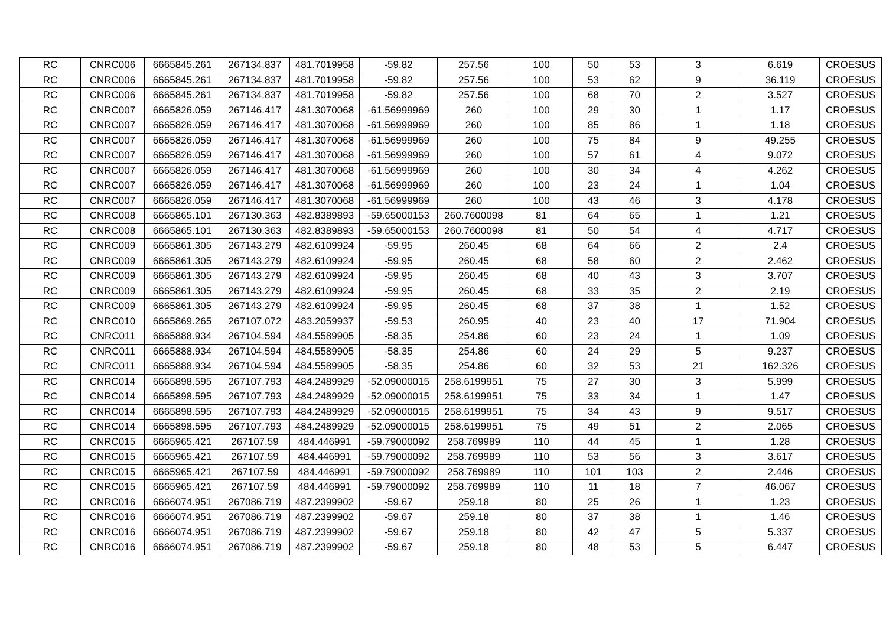| RC | CNRC006 | 6665845.261 | 267134.837 | 481.7019958 | -59.82 | 257.56 | 100 | 50 | 53 | 3 | 6.619 | CROESUS |
| RC | CNRC006 | 6665845.261 | 267134.837 | 481.7019958 | -59.82 | 257.56 | 100 | 53 | 62 | 9 | 36.119 | CROESUS |
| RC | CNRC006 | 6665845.261 | 267134.837 | 481.7019958 | -59.82 | 257.56 | 100 | 68 | 70 | 2 | 3.527 | CROESUS |
| RC | CNRC007 | 6665826.059 | 267146.417 | 481.3070068 | -61.56999969 | 260 | 100 | 29 | 30 | 1 | 1.17 | CROESUS |
| RC | CNRC007 | 6665826.059 | 267146.417 | 481.3070068 | -61.56999969 | 260 | 100 | 85 | 86 | 1 | 1.18 | CROESUS |
| RC | CNRC007 | 6665826.059 | 267146.417 | 481.3070068 | -61.56999969 | 260 | 100 | 75 | 84 | 9 | 49.255 | CROESUS |
| RC | CNRC007 | 6665826.059 | 267146.417 | 481.3070068 | -61.56999969 | 260 | 100 | 57 | 61 | 4 | 9.072 | CROESUS |
| RC | CNRC007 | 6665826.059 | 267146.417 | 481.3070068 | -61.56999969 | 260 | 100 | 30 | 34 | 4 | 4.262 | CROESUS |
| RC | CNRC007 | 6665826.059 | 267146.417 | 481.3070068 | -61.56999969 | 260 | 100 | 23 | 24 | 1 | 1.04 | CROESUS |
| RC | CNRC007 | 6665826.059 | 267146.417 | 481.3070068 | -61.56999969 | 260 | 100 | 43 | 46 | 3 | 4.178 | CROESUS |
| RC | CNRC008 | 6665865.101 | 267130.363 | 482.8389893 | -59.65000153 | 260.7600098 | 81 | 64 | 65 | 1 | 1.21 | CROESUS |
| RC | CNRC008 | 6665865.101 | 267130.363 | 482.8389893 | -59.65000153 | 260.7600098 | 81 | 50 | 54 | 4 | 4.717 | CROESUS |
| RC | CNRC009 | 6665861.305 | 267143.279 | 482.6109924 | -59.95 | 260.45 | 68 | 64 | 66 | 2 | 2.4 | CROESUS |
| RC | CNRC009 | 6665861.305 | 267143.279 | 482.6109924 | -59.95 | 260.45 | 68 | 58 | 60 | 2 | 2.462 | CROESUS |
| RC | CNRC009 | 6665861.305 | 267143.279 | 482.6109924 | -59.95 | 260.45 | 68 | 40 | 43 | 3 | 3.707 | CROESUS |
| RC | CNRC009 | 6665861.305 | 267143.279 | 482.6109924 | -59.95 | 260.45 | 68 | 33 | 35 | 2 | 2.19 | CROESUS |
| RC | CNRC009 | 6665861.305 | 267143.279 | 482.6109924 | -59.95 | 260.45 | 68 | 37 | 38 | 1 | 1.52 | CROESUS |
| RC | CNRC010 | 6665869.265 | 267107.072 | 483.2059937 | -59.53 | 260.95 | 40 | 23 | 40 | 17 | 71.904 | CROESUS |
| RC | CNRC011 | 6665888.934 | 267104.594 | 484.5589905 | -58.35 | 254.86 | 60 | 23 | 24 | 1 | 1.09 | CROESUS |
| RC | CNRC011 | 6665888.934 | 267104.594 | 484.5589905 | -58.35 | 254.86 | 60 | 24 | 29 | 5 | 9.237 | CROESUS |
| RC | CNRC011 | 6665888.934 | 267104.594 | 484.5589905 | -58.35 | 254.86 | 60 | 32 | 53 | 21 | 162.326 | CROESUS |
| RC | CNRC014 | 6665898.595 | 267107.793 | 484.2489929 | -52.09000015 | 258.6199951 | 75 | 27 | 30 | 3 | 5.999 | CROESUS |
| RC | CNRC014 | 6665898.595 | 267107.793 | 484.2489929 | -52.09000015 | 258.6199951 | 75 | 33 | 34 | 1 | 1.47 | CROESUS |
| RC | CNRC014 | 6665898.595 | 267107.793 | 484.2489929 | -52.09000015 | 258.6199951 | 75 | 34 | 43 | 9 | 9.517 | CROESUS |
| RC | CNRC014 | 6665898.595 | 267107.793 | 484.2489929 | -52.09000015 | 258.6199951 | 75 | 49 | 51 | 2 | 2.065 | CROESUS |
| RC | CNRC015 | 6665965.421 | 267107.59 | 484.446991 | -59.79000092 | 258.769989 | 110 | 44 | 45 | 1 | 1.28 | CROESUS |
| RC | CNRC015 | 6665965.421 | 267107.59 | 484.446991 | -59.79000092 | 258.769989 | 110 | 53 | 56 | 3 | 3.617 | CROESUS |
| RC | CNRC015 | 6665965.421 | 267107.59 | 484.446991 | -59.79000092 | 258.769989 | 110 | 101 | 103 | 2 | 2.446 | CROESUS |
| RC | CNRC015 | 6665965.421 | 267107.59 | 484.446991 | -59.79000092 | 258.769989 | 110 | 11 | 18 | 7 | 46.067 | CROESUS |
| RC | CNRC016 | 6666074.951 | 267086.719 | 487.2399902 | -59.67 | 259.18 | 80 | 25 | 26 | 1 | 1.23 | CROESUS |
| RC | CNRC016 | 6666074.951 | 267086.719 | 487.2399902 | -59.67 | 259.18 | 80 | 37 | 38 | 1 | 1.46 | CROESUS |
| RC | CNRC016 | 6666074.951 | 267086.719 | 487.2399902 | -59.67 | 259.18 | 80 | 42 | 47 | 5 | 5.337 | CROESUS |
| RC | CNRC016 | 6666074.951 | 267086.719 | 487.2399902 | -59.67 | 259.18 | 80 | 48 | 53 | 5 | 6.447 | CROESUS |